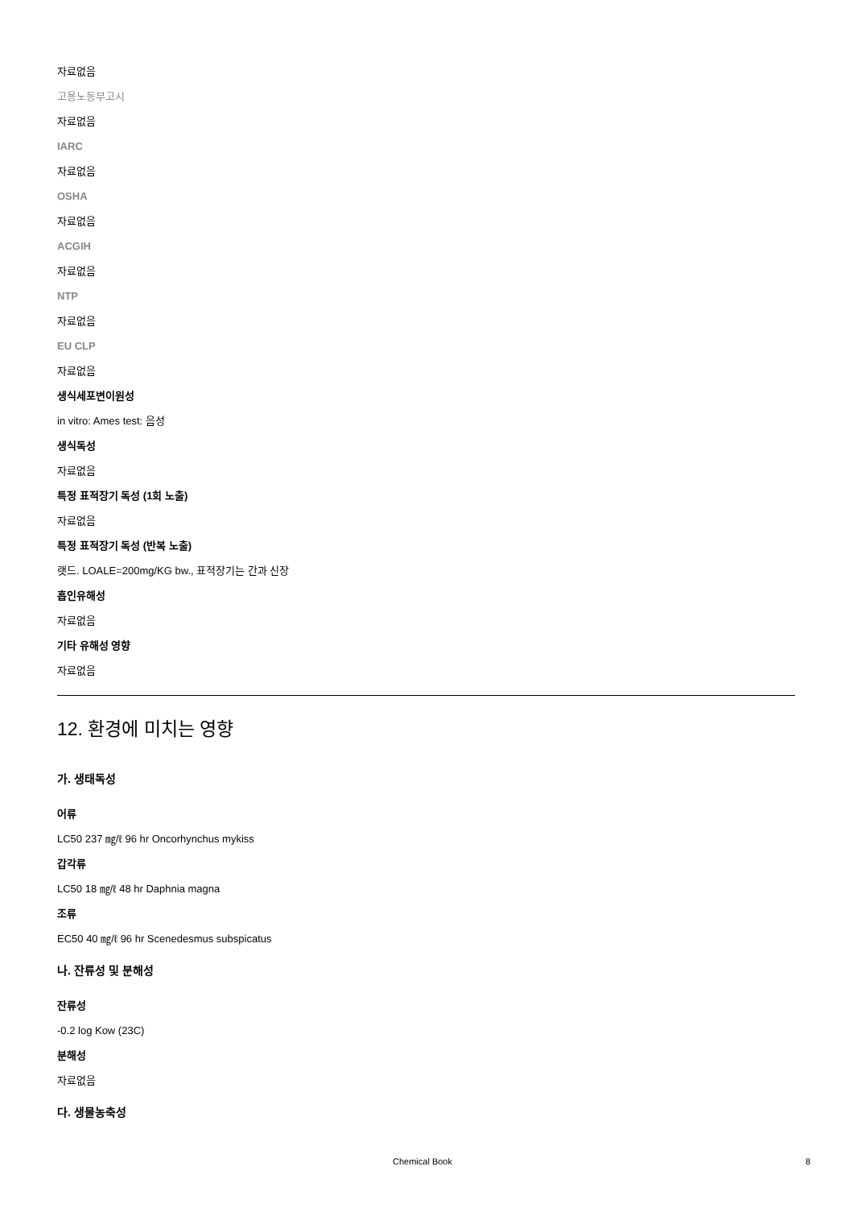자료없음
고용노동부고시
자료없음
IARC
자료없음
OSHA
자료없음
ACGIH
자료없음
NTP
자료없음
EU CLP
자료없음
생식세포변이원성
in vitro: Ames test: 음성
생식독성
자료없음
특정 표적장기 독성 (1회 노출)
자료없음
특정 표적장기 독성 (반복 노출)
랫드. LOALE=200mg/KG bw., 표적장기는 간과 신장
흡인유해성
자료없음
기타 유해성 영향
자료없음
12. 환경에 미치는 영향
가. 생태독성
어류
LC50 237 ㎎/ℓ 96 hr Oncorhynchus mykiss
갑각류
LC50 18 ㎎/ℓ 48 hr Daphnia magna
조류
EC50 40 ㎎/ℓ 96 hr Scenedesmus subspicatus
나. 잔류성 및 분해성
잔류성
-0.2 log Kow (23C)
분해성
자료없음
다. 생물농축성
Chemical Book 8